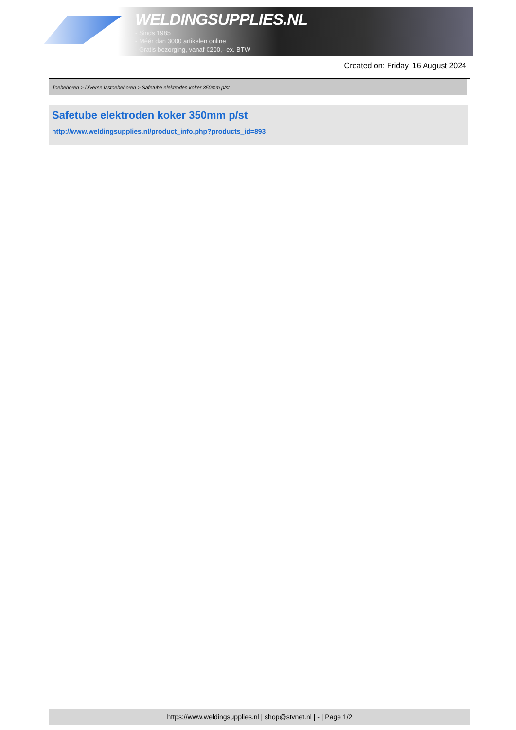WELDINGSUPPLIES.NL
- Sinds 1985
- Méér dan 3000 artikelen online
- Gratis bezorging, vanaf €200,--ex. BTW
Created on: Friday, 16 August 2024
Toebehoren > Diverse lastoebehoren > Safetube elektroden koker 350mm p/st
Safetube elektroden koker 350mm p/st
http://www.weldingsupplies.nl/product_info.php?products_id=893
https://www.weldingsupplies.nl | shop@stvnet.nl | - | Page 1/2